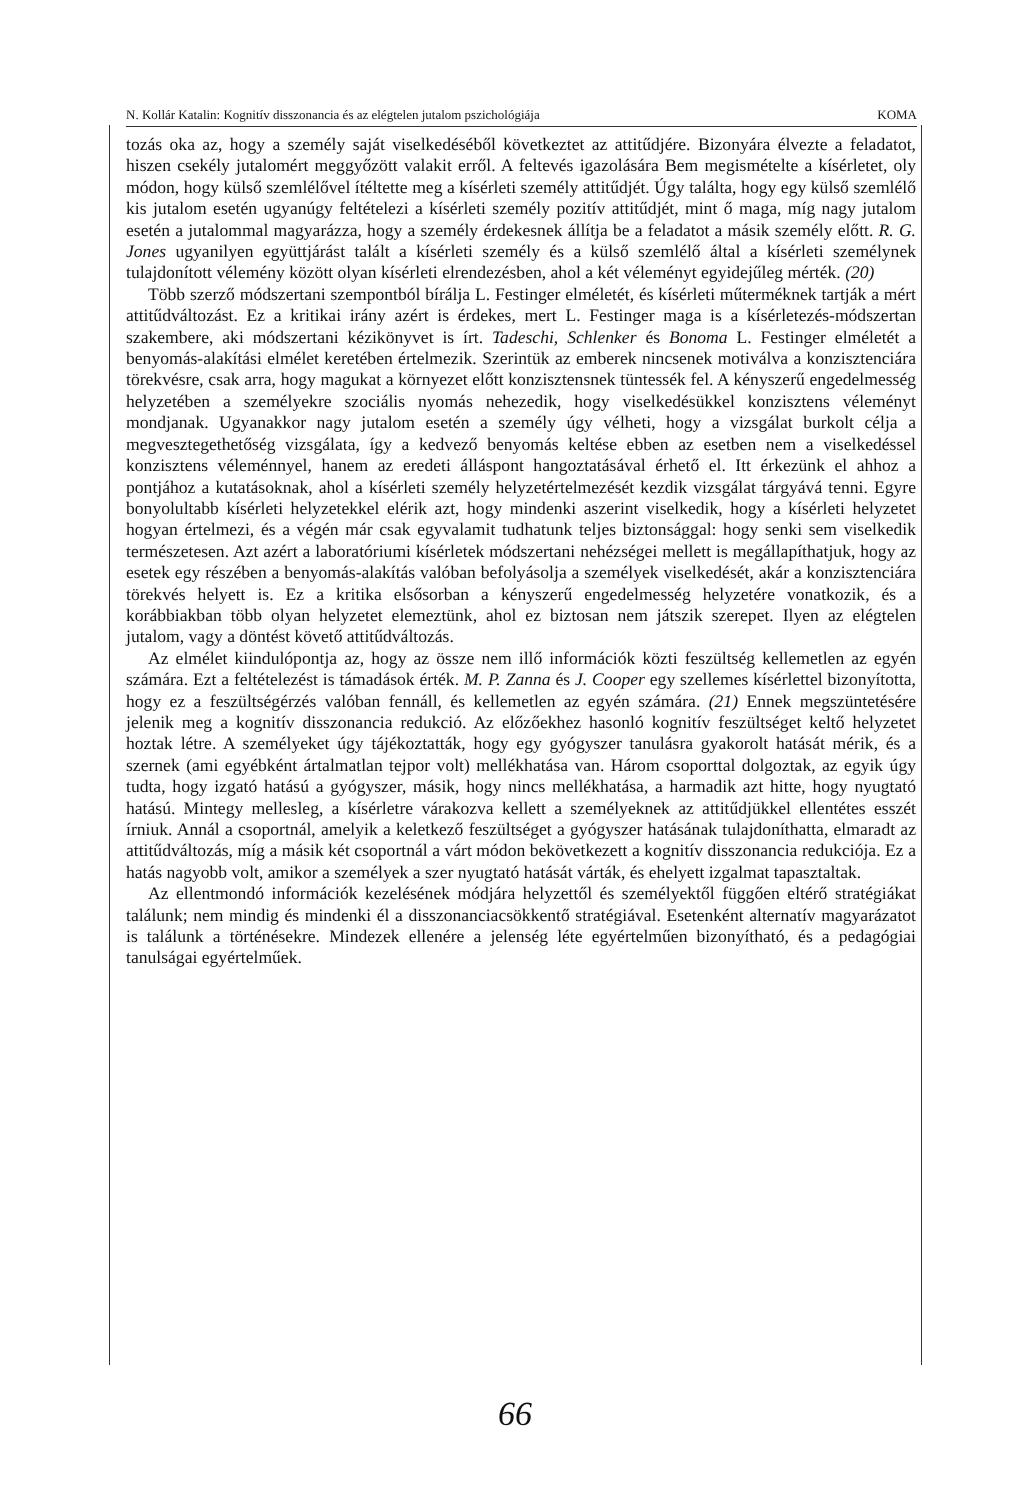N. Kollár Katalin: Kognitív disszonancia és az elégtelen jutalom pszichológiája KOMA
tozás oka az, hogy a személy saját viselkedéséből következtet az attitűdjére. Bizonyára élvezte a feladatot, hiszen csekély jutalomért meggyőzött valakit erről. A feltevés igazolására Bem megismételte a kísérletet, oly módon, hogy külső szemlélővel ítéltette meg a kísérleti személy attitűdjét. Úgy találta, hogy egy külső szemlélő kis jutalom esetén ugyanúgy feltételezi a kísérleti személy pozitív attitűdjét, mint ő maga, míg nagy jutalom esetén a jutalommal magyarázza, hogy a személy érdekesnek állítja be a feladatot a másik személy előtt. R. G. Jones ugyanilyen együttjárást talált a kísérleti személy és a külső szemlélő által a kísérleti személynek tulajdonított vélemény között olyan kísérleti elrendezésben, ahol a két véleményt egyidejűleg mérték. (20)
Több szerző módszertani szempontból bírálja L. Festinger elméletét, és kísérleti műterméknek tartják a mért attitűdváltozást. Ez a kritikai irány azért is érdekes, mert L. Festinger maga is a kísérletezés-módszertan szakembere, aki módszertani kézikönyvet is írt. Tadeschi, Schlenker és Bonoma L. Festinger elméletét a benyomás-alakítási elmélet keretében értelmezik. Szerintük az emberek nincsenek motiválva a konzisztenciára törekvésre, csak arra, hogy magukat a környezet előtt konzisztensnek tüntessék fel. A kényszerű engedelmesség helyzetében a személyekre szociális nyomás nehezedik, hogy viselkedésükkel konzisztens véleményt mondjanak. Ugyanakkor nagy jutalom esetén a személy úgy vélheti, hogy a vizsgálat burkolt célja a megvesztegethetőség vizsgálata, így a kedvező benyomás keltése ebben az esetben nem a viselkedéssel konzisztens véleménnyel, hanem az eredeti álláspont hangoztatásával érhető el. Itt érkezünk el ahhoz a pontjához a kutatásoknak, ahol a kísérleti személy helyzetértelmezését kezdik vizsgálat tárgyává tenni. Egyre bonyolultabb kísérleti helyzetekkel elérik azt, hogy mindenki aszerint viselkedik, hogy a kísérleti helyzetet hogyan értelmezi, és a végén már csak egyvalamit tudhatunk teljes biztonsággal: hogy senki sem viselkedik természetesen. Azt azért a laboratóriumi kísérletek módszertani nehézségei mellett is megállapíthatjuk, hogy az esetek egy részében a benyomás-alakítás valóban befolyásolja a személyek viselkedését, akár a konzisztenciára törekvés helyett is. Ez a kritika elsősorban a kényszerű engedelmesség helyzetére vonatkozik, és a korábbiakban több olyan helyzetet elemeztünk, ahol ez biztosan nem játszik szerepet. Ilyen az elégtelen jutalom, vagy a döntést követő attitűdváltozás.
Az elmélet kiindulópontja az, hogy az össze nem illő információk közti feszültség kellemetlen az egyén számára. Ezt a feltételezést is támadások érték. M. P. Zanna és J. Cooper egy szellemes kísérlettel bizonyította, hogy ez a feszültségérzés valóban fennáll, és kellemetlen az egyén számára. (21) Ennek megszüntetésére jelenik meg a kognitív disszonancia redukció. Az előzőekhez hasonló kognitív feszültséget keltő helyzetet hoztak létre. A személyeket úgy tájékoztatták, hogy egy gyógyszer tanulásra gyakorolt hatását mérik, és a szernek (ami egyébként ártalmatlan tejpor volt) mellékhatása van. Három csoporttal dolgoztak, az egyik úgy tudta, hogy izgató hatású a gyógyszer, másik, hogy nincs mellékhatása, a harmadik azt hitte, hogy nyugtató hatású. Mintegy mellesleg, a kísérletre várakozva kellett a személyeknek az attitűdjükkel ellentétes esszét írniuk. Annál a csoportnál, amelyik a keletkező feszültséget a gyógyszer hatásának tulajdoníthatta, elmaradt az attitűdváltozás, míg a másik két csoportnál a várt módon bekövetkezett a kognitív disszonancia redukciója. Ez a hatás nagyobb volt, amikor a személyek a szer nyugtató hatását várták, és ehelyett izgalmat tapasztaltak.
Az ellentmondó információk kezelésének módjára helyzettől és személyektől függően eltérő stratégiákat találunk; nem mindig és mindenki él a disszonanciacsökkentő stratégiával. Esetenként alternatív magyarázatot is találunk a történésekre. Mindezek ellenére a jelenség léte egyértelműen bizonyítható, és a pedagógiai tanulságai egyértelműek.
66